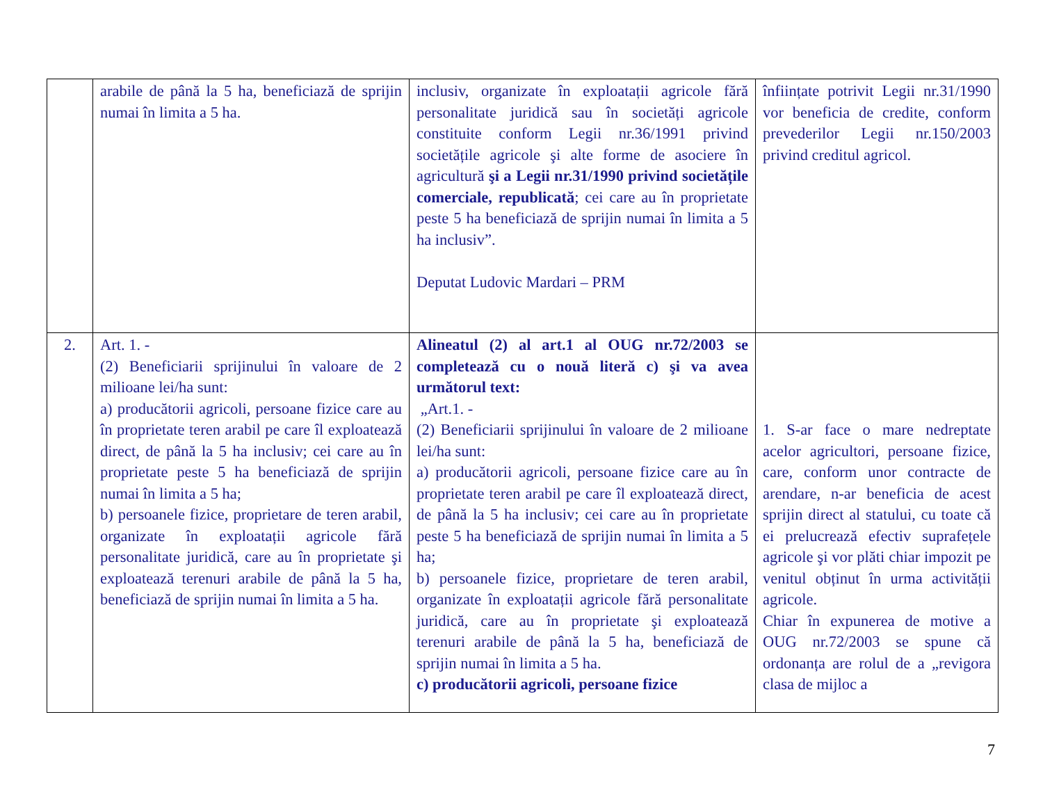| | arabile de până la 5 ha, beneficiază de sprijin numai în limita a 5 ha. | inclusiv, organizate în exploatații agricole fără personalitate juridică sau în societăți agricole constituite conform Legii nr.36/1991 privind societățile agricole şi alte forme de asociere în agricultură şi a Legii nr.31/1990 privind societățile comerciale, republicată ; cei care au în proprietate peste 5 ha beneficiază de sprijin numai în limita a 5 ha inclusiv”. Deputat Ludovic Mardari – PRM | înființate potrivit Legii nr.31/1990 vor beneficia de credite, conform prevederilor Legii nr.150/2003 privind creditul agricol. |
| 2. | Art. 1. - (2) Beneficiarii sprijinului în valoare de 2 milioane lei/ha sunt: a) producătorii agricoli, persoane fizice care au în proprietate teren arabil pe care îl exploatează direct, de până la 5 ha inclusiv; cei care au în proprietate peste 5 ha beneficiază de sprijin numai în limita a 5 ha; b) persoanele fizice, proprietare de teren arabil, organizate în exploatații agricole fără personalitate juridică, care au în proprietate şi exploatează terenuri arabile de până la 5 ha, beneficiază de sprijin numai în limita a 5 ha. | Alineatul (2) al art.1 al OUG nr.72/2003 se completează cu o nouă literă c) şi va avea următorul text: „Art.1. - (2) Beneficiarii sprijinului în valoare de 2 milioane lei/ha sunt: a) producătorii agricoli, persoane fizice care au în proprietate teren arabil pe care îl exploatează direct, de până la 5 ha inclusiv; cei care au în proprietate peste 5 ha beneficiază de sprijin numai în limita a 5 ha; b) persoanele fizice, proprietare de teren arabil, organizate în exploatații agricole fără personalitate juridică, care au în proprietate şi exploatează terenuri arabile de până la 5 ha, beneficiază de sprijin numai în limita a 5 ha. c) producătorii agricoli, persoane fizice | 1. S-ar face o mare nedreptate acelor agricultori, persoane fizice, care, conform unor contracte de arendare, n-ar beneficia de acest sprijin direct al statului, cu toate că ei prelucrează efectiv suprafețele agricole şi vor plăti chiar impozit pe venitul obținut în urma activității agricole. Chiar în expunerea de motive a OUG nr.72/2003 se spune că ordonanța are rolul de a „revigora clasa de mijloc a |
7